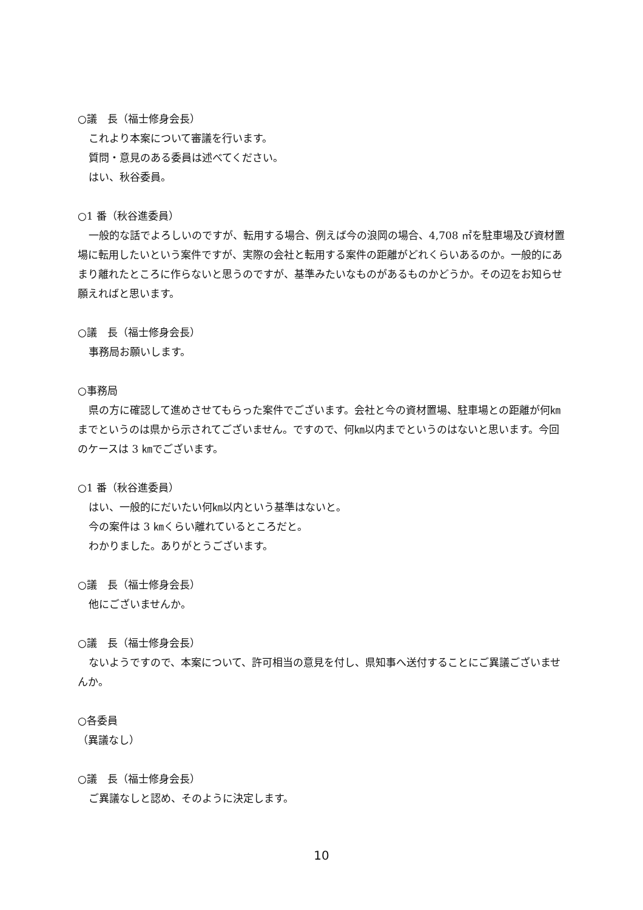○議　長（福士修身会長）
これより本案について審議を行います。
質問・意見のある委員は述べてください。
はい、秋谷委員。
○1 番（秋谷進委員）
一般的な話でよろしいのですが、転用する場合、例えば今の浪岡の場合、4,708 ㎡を駐車場及び資材置場に転用したいという案件ですが、実際の会社と転用する案件の距離がどれくらいあるのか。一般的にあまり離れたところに作らないと思うのですが、基準みたいなものがあるものかどうか。その辺をお知らせ願えればと思います。
○議　長（福士修身会長）
事務局お願いします。
○事務局
県の方に確認して進めさせてもらった案件でございます。会社と今の資材置場、駐車場との距離が何㎞までというのは県から示されてございません。ですので、何㎞以内までというのはないと思います。今回のケースは 3 ㎞でございます。
○1 番（秋谷進委員）
はい、一般的にだいたい何㎞以内という基準はないと。
今の案件は 3 ㎞くらい離れているところだと。
わかりました。ありがとうございます。
○議　長（福士修身会長）
他にございませんか。
○議　長（福士修身会長）
ないようですので、本案について、許可相当の意見を付し、県知事へ送付することにご異議ございませんか。
○各委員
（異議なし）
○議　長（福士修身会長）
ご異議なしと認め、そのように決定します。
10